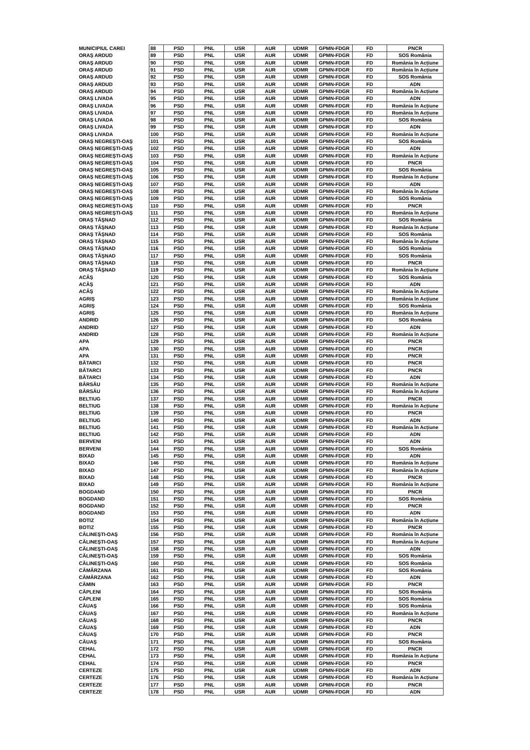| MUNICIPIUL CAREI | 88 | PSD | PNL | USR | AUR | UDMR | GPMN-FDGR | FD | PNCR |
| ORAŞ ARDUD | 89 | PSD | PNL | USR | AUR | UDMR | GPMN-FDGR | FD | SOS România |
| ORAŞ ARDUD | 90 | PSD | PNL | USR | AUR | UDMR | GPMN-FDGR | FD | România în Acțiune |
| ORAŞ ARDUD | 91 | PSD | PNL | USR | AUR | UDMR | GPMN-FDGR | FD | România în Acțiune |
| ORAŞ ARDUD | 92 | PSD | PNL | USR | AUR | UDMR | GPMN-FDGR | FD | SOS România |
| ORAŞ ARDUD | 93 | PSD | PNL | USR | AUR | UDMR | GPMN-FDGR | FD | ADN |
| ORAŞ ARDUD | 94 | PSD | PNL | USR | AUR | UDMR | GPMN-FDGR | FD | România în Acțiune |
| ORAŞ LIVADA | 95 | PSD | PNL | USR | AUR | UDMR | GPMN-FDGR | FD | ADN |
| ORAŞ LIVADA | 96 | PSD | PNL | USR | AUR | UDMR | GPMN-FDGR | FD | România în Acțiune |
| ORAŞ LIVADA | 97 | PSD | PNL | USR | AUR | UDMR | GPMN-FDGR | FD | România în Acțiune |
| ORAŞ LIVADA | 98 | PSD | PNL | USR | AUR | UDMR | GPMN-FDGR | FD | SOS România |
| ORAŞ LIVADA | 99 | PSD | PNL | USR | AUR | UDMR | GPMN-FDGR | FD | ADN |
| ORAŞ LIVADA | 100 | PSD | PNL | USR | AUR | UDMR | GPMN-FDGR | FD | România în Acțiune |
| ORAŞ NEGREŞTI-OAŞ | 101 | PSD | PNL | USR | AUR | UDMR | GPMN-FDGR | FD | SOS România |
| ORAŞ NEGREŞTI-OAŞ | 102 | PSD | PNL | USR | AUR | UDMR | GPMN-FDGR | FD | ADN |
| ORAŞ NEGREŞTI-OAŞ | 103 | PSD | PNL | USR | AUR | UDMR | GPMN-FDGR | FD | România în Acțiune |
| ORAŞ NEGREŞTI-OAŞ | 104 | PSD | PNL | USR | AUR | UDMR | GPMN-FDGR | FD | PNCR |
| ORAŞ NEGREŞTI-OAŞ | 105 | PSD | PNL | USR | AUR | UDMR | GPMN-FDGR | FD | SOS România |
| ORAŞ NEGREŞTI-OAŞ | 106 | PSD | PNL | USR | AUR | UDMR | GPMN-FDGR | FD | România în Acțiune |
| ORAŞ NEGREŞTI-OAŞ | 107 | PSD | PNL | USR | AUR | UDMR | GPMN-FDGR | FD | ADN |
| ORAŞ NEGREŞTI-OAŞ | 108 | PSD | PNL | USR | AUR | UDMR | GPMN-FDGR | FD | România în Acțiune |
| ORAŞ NEGREŞTI-OAŞ | 109 | PSD | PNL | USR | AUR | UDMR | GPMN-FDGR | FD | SOS România |
| ORAŞ NEGREŞTI-OAŞ | 110 | PSD | PNL | USR | AUR | UDMR | GPMN-FDGR | FD | PNCR |
| ORAŞ NEGREŞTI-OAŞ | 111 | PSD | PNL | USR | AUR | UDMR | GPMN-FDGR | FD | România în Acțiune |
| ORAŞ TĂŞNAD | 112 | PSD | PNL | USR | AUR | UDMR | GPMN-FDGR | FD | SOS România |
| ORAŞ TĂŞNAD | 113 | PSD | PNL | USR | AUR | UDMR | GPMN-FDGR | FD | România în Acțiune |
| ORAŞ TĂŞNAD | 114 | PSD | PNL | USR | AUR | UDMR | GPMN-FDGR | FD | SOS România |
| ORAŞ TĂŞNAD | 115 | PSD | PNL | USR | AUR | UDMR | GPMN-FDGR | FD | România în Acțiune |
| ORAŞ TĂŞNAD | 116 | PSD | PNL | USR | AUR | UDMR | GPMN-FDGR | FD | SOS România |
| ORAŞ TĂŞNAD | 117 | PSD | PNL | USR | AUR | UDMR | GPMN-FDGR | FD | SOS România |
| ORAŞ TĂŞNAD | 118 | PSD | PNL | USR | AUR | UDMR | GPMN-FDGR | FD | PNCR |
| ORAŞ TĂŞNAD | 119 | PSD | PNL | USR | AUR | UDMR | GPMN-FDGR | FD | România în Acțiune |
| ACÂŞ | 120 | PSD | PNL | USR | AUR | UDMR | GPMN-FDGR | FD | SOS România |
| ACÂŞ | 121 | PSD | PNL | USR | AUR | UDMR | GPMN-FDGR | FD | ADN |
| ACÂŞ | 122 | PSD | PNL | USR | AUR | UDMR | GPMN-FDGR | FD | România în Acțiune |
| AGRIŞ | 123 | PSD | PNL | USR | AUR | UDMR | GPMN-FDGR | FD | România în Acțiune |
| AGRIŞ | 124 | PSD | PNL | USR | AUR | UDMR | GPMN-FDGR | FD | SOS România |
| AGRIŞ | 125 | PSD | PNL | USR | AUR | UDMR | GPMN-FDGR | FD | România în Acțiune |
| ANDRID | 126 | PSD | PNL | USR | AUR | UDMR | GPMN-FDGR | FD | SOS România |
| ANDRID | 127 | PSD | PNL | USR | AUR | UDMR | GPMN-FDGR | FD | ADN |
| ANDRID | 128 | PSD | PNL | USR | AUR | UDMR | GPMN-FDGR | FD | România în Acțiune |
| APA | 129 | PSD | PNL | USR | AUR | UDMR | GPMN-FDGR | FD | PNCR |
| APA | 130 | PSD | PNL | USR | AUR | UDMR | GPMN-FDGR | FD | PNCR |
| APA | 131 | PSD | PNL | USR | AUR | UDMR | GPMN-FDGR | FD | PNCR |
| BĂTARCI | 132 | PSD | PNL | USR | AUR | UDMR | GPMN-FDGR | FD | PNCR |
| BĂTARCI | 133 | PSD | PNL | USR | AUR | UDMR | GPMN-FDGR | FD | PNCR |
| BĂTARCI | 134 | PSD | PNL | USR | AUR | UDMR | GPMN-FDGR | FD | ADN |
| BÂRSĂU | 135 | PSD | PNL | USR | AUR | UDMR | GPMN-FDGR | FD | România în Acțiune |
| BÂRSĂU | 136 | PSD | PNL | USR | AUR | UDMR | GPMN-FDGR | FD | România în Acțiune |
| BELTIUG | 137 | PSD | PNL | USR | AUR | UDMR | GPMN-FDGR | FD | PNCR |
| BELTIUG | 138 | PSD | PNL | USR | AUR | UDMR | GPMN-FDGR | FD | România în Acțiune |
| BELTIUG | 139 | PSD | PNL | USR | AUR | UDMR | GPMN-FDGR | FD | PNCR |
| BELTIUG | 140 | PSD | PNL | USR | AUR | UDMR | GPMN-FDGR | FD | ADN |
| BELTIUG | 141 | PSD | PNL | USR | AUR | UDMR | GPMN-FDGR | FD | România în Acțiune |
| BELTIUG | 142 | PSD | PNL | USR | AUR | UDMR | GPMN-FDGR | FD | ADN |
| BERVENI | 143 | PSD | PNL | USR | AUR | UDMR | GPMN-FDGR | FD | ADN |
| BERVENI | 144 | PSD | PNL | USR | AUR | UDMR | GPMN-FDGR | FD | SOS România |
| BIXAD | 145 | PSD | PNL | USR | AUR | UDMR | GPMN-FDGR | FD | ADN |
| BIXAD | 146 | PSD | PNL | USR | AUR | UDMR | GPMN-FDGR | FD | România în Acțiune |
| BIXAD | 147 | PSD | PNL | USR | AUR | UDMR | GPMN-FDGR | FD | România în Acțiune |
| BIXAD | 148 | PSD | PNL | USR | AUR | UDMR | GPMN-FDGR | FD | PNCR |
| BIXAD | 149 | PSD | PNL | USR | AUR | UDMR | GPMN-FDGR | FD | România în Acțiune |
| BOGDAND | 150 | PSD | PNL | USR | AUR | UDMR | GPMN-FDGR | FD | PNCR |
| BOGDAND | 151 | PSD | PNL | USR | AUR | UDMR | GPMN-FDGR | FD | SOS România |
| BOGDAND | 152 | PSD | PNL | USR | AUR | UDMR | GPMN-FDGR | FD | PNCR |
| BOGDAND | 153 | PSD | PNL | USR | AUR | UDMR | GPMN-FDGR | FD | ADN |
| BOTIZ | 154 | PSD | PNL | USR | AUR | UDMR | GPMN-FDGR | FD | România în Acțiune |
| BOTIZ | 155 | PSD | PNL | USR | AUR | UDMR | GPMN-FDGR | FD | PNCR |
| CĂLINEŞTI-OAŞ | 156 | PSD | PNL | USR | AUR | UDMR | GPMN-FDGR | FD | România în Acțiune |
| CĂLINEŞTI-OAŞ | 157 | PSD | PNL | USR | AUR | UDMR | GPMN-FDGR | FD | România în Acțiune |
| CĂLINEŞTI-OAŞ | 158 | PSD | PNL | USR | AUR | UDMR | GPMN-FDGR | FD | ADN |
| CĂLINEŞTI-OAŞ | 159 | PSD | PNL | USR | AUR | UDMR | GPMN-FDGR | FD | SOS România |
| CĂLINEŞTI-OAŞ | 160 | PSD | PNL | USR | AUR | UDMR | GPMN-FDGR | FD | SOS România |
| CĂMĂRZANA | 161 | PSD | PNL | USR | AUR | UDMR | GPMN-FDGR | FD | SOS România |
| CĂMĂRZANA | 162 | PSD | PNL | USR | AUR | UDMR | GPMN-FDGR | FD | ADN |
| CĂMIN | 163 | PSD | PNL | USR | AUR | UDMR | GPMN-FDGR | FD | PNCR |
| CĂPLENI | 164 | PSD | PNL | USR | AUR | UDMR | GPMN-FDGR | FD | SOS România |
| CĂPLENI | 165 | PSD | PNL | USR | AUR | UDMR | GPMN-FDGR | FD | SOS România |
| CĂUAŞ | 166 | PSD | PNL | USR | AUR | UDMR | GPMN-FDGR | FD | SOS România |
| CĂUAŞ | 167 | PSD | PNL | USR | AUR | UDMR | GPMN-FDGR | FD | România în Acțiune |
| CĂUAŞ | 168 | PSD | PNL | USR | AUR | UDMR | GPMN-FDGR | FD | PNCR |
| CĂUAŞ | 169 | PSD | PNL | USR | AUR | UDMR | GPMN-FDGR | FD | ADN |
| CĂUAŞ | 170 | PSD | PNL | USR | AUR | UDMR | GPMN-FDGR | FD | PNCR |
| CĂUAŞ | 171 | PSD | PNL | USR | AUR | UDMR | GPMN-FDGR | FD | SOS România |
| CEHAL | 172 | PSD | PNL | USR | AUR | UDMR | GPMN-FDGR | FD | PNCR |
| CEHAL | 173 | PSD | PNL | USR | AUR | UDMR | GPMN-FDGR | FD | România în Acțiune |
| CEHAL | 174 | PSD | PNL | USR | AUR | UDMR | GPMN-FDGR | FD | PNCR |
| CERTEZE | 175 | PSD | PNL | USR | AUR | UDMR | GPMN-FDGR | FD | ADN |
| CERTEZE | 176 | PSD | PNL | USR | AUR | UDMR | GPMN-FDGR | FD | România în Acțiune |
| CERTEZE | 177 | PSD | PNL | USR | AUR | UDMR | GPMN-FDGR | FD | PNCR |
| CERTEZE | 178 | PSD | PNL | USR | AUR | UDMR | GPMN-FDGR | FD | ADN |